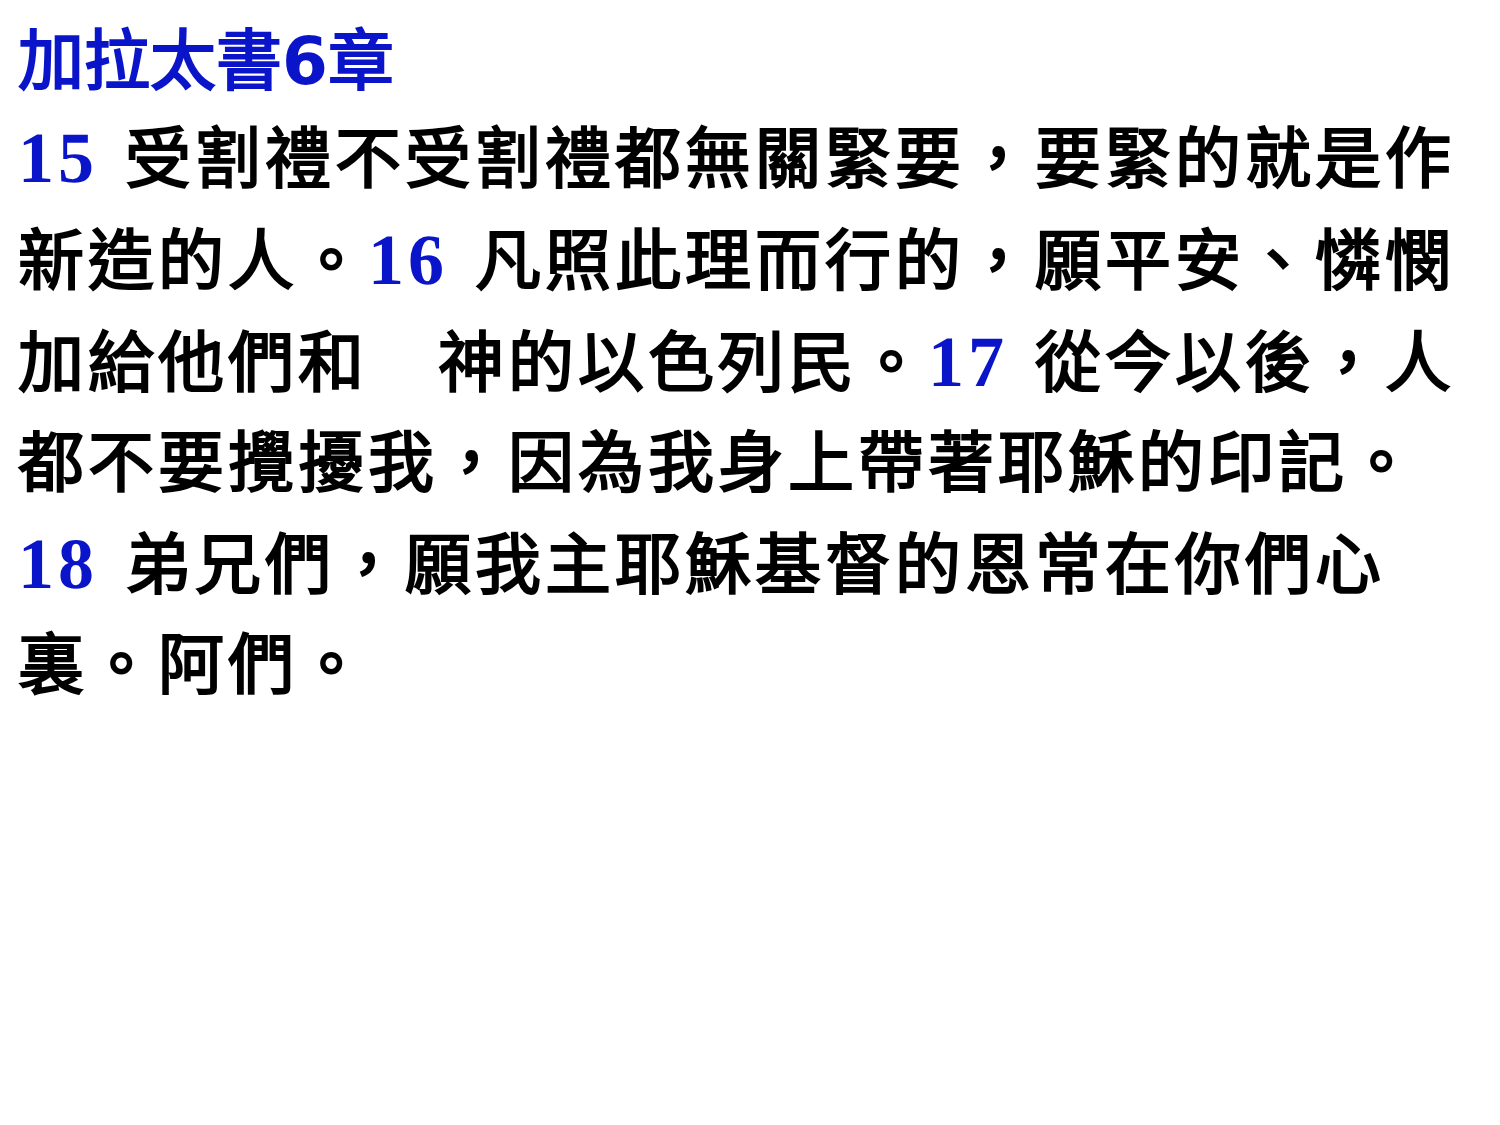加拉太書6章
15 受割禮不受割禮都無關緊要，要緊的就是作新造的人。16 凡照此理而行的，願平安、憐憫加給他們和　神的以色列民。17 從今以後，人都不要攪擾我，因為我身上帶著耶穌的印記。18 弟兄們，願我主耶穌基督的恩常在你們心裏。阿們。